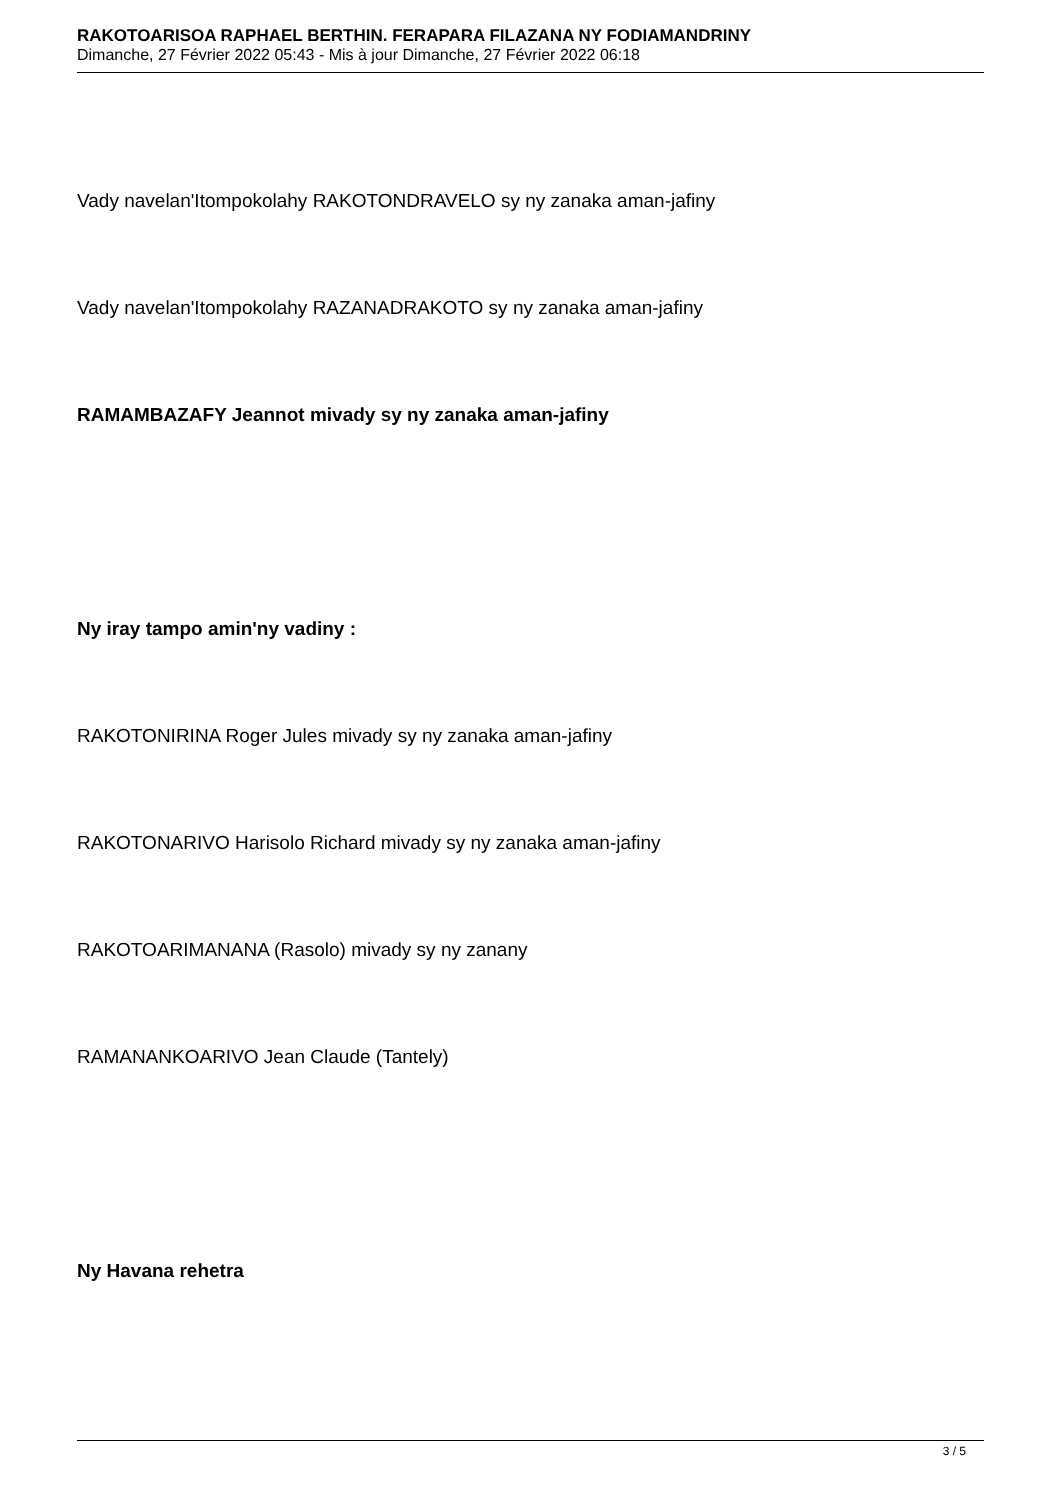RAKOTOARISOA RAPHAEL BERTHIN. FERAPARA FILAZANA NY FODIAMANDRINY
Dimanche, 27 Février 2022 05:43 - Mis à jour Dimanche, 27 Février 2022 06:18
Vady navelan'Itompokolahy RAKOTONDRAVELO sy ny zanaka aman-jafiny
Vady navelan'Itompokolahy RAZANADRAKOTO sy ny zanaka aman-jafiny
RAMAMBAZAFY Jeannot mivady sy ny zanaka aman-jafiny
Ny iray tampo amin'ny vadiny :
RAKOTONIRINA Roger Jules mivady sy ny zanaka aman-jafiny
RAKOTONARIVO Harisolo Richard mivady sy ny zanaka aman-jafiny
RAKOTOARIMANANA (Rasolo) mivady sy ny zanany
RAMANANKOARIVO Jean Claude (Tantely)
Ny Havana rehetra
3 / 5